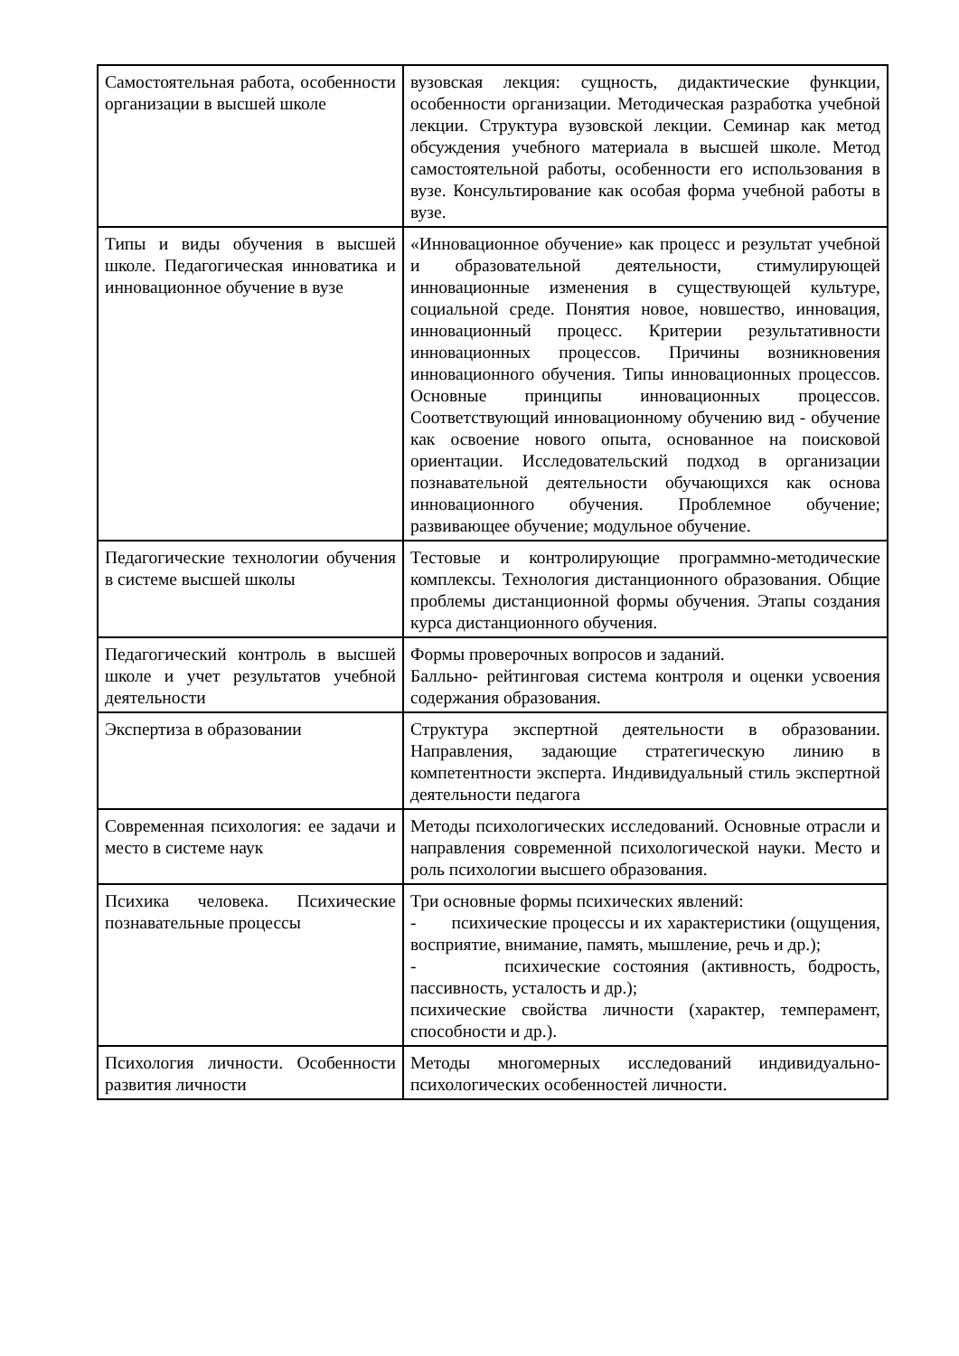| Самостоятельная работа, особенности организации в высшей школе | вузовская лекция: сущность, дидактические функции, особенности организации. Методическая разработка учебной лекции. Структура вузовской лекции. Семинар как метод обсуждения учебного материала в высшей школе. Метод самостоятельной работы, особенности его использования в вузе. Консультирование как особая форма учебной работы в вузе. |
| Типы и виды обучения в высшей школе. Педагогическая инноватика и инновационное обучение в вузе | «Инновационное обучение» как процесс и результат учебной и образовательной деятельности, стимулирующей инновационные изменения в существующей культуре, социальной среде. Понятия новое, новшество, инновация, инновационный процесс. Критерии результативности инновационных процессов. Причины возникновения инновационного обучения. Типы инновационных процессов. Основные принципы инновационных процессов. Соответствующий инновационному обучению вид - обучение как освоение нового опыта, основанное на поисковой ориентации. Исследовательский подход в организации познавательной деятельности обучающихся как основа инновационного обучения. Проблемное обучение; развивающее обучение; модульное обучение. |
| Педагогические технологии обучения в системе высшей школы | Тестовые и контролирующие программно-методические комплексы. Технология дистанционного образования. Общие проблемы дистанционной формы обучения. Этапы создания курса дистанционного обучения. |
| Педагогический контроль в высшей школе и учет результатов учебной деятельности | Формы проверочных вопросов и заданий. Балльно- рейтинговая система контроля и оценки усвоения содержания образования. |
| Экспертиза в образовании | Структура экспертной деятельности в образовании. Направления, задающие стратегическую линию в компетентности эксперта. Индивидуальный стиль экспертной деятельности педагога |
| Современная психология: ее задачи и место в системе наук | Методы психологических исследований. Основные отрасли и направления современной психологической науки. Место и роль психологии высшего образования. |
| Психика человека. Психические познавательные процессы | Три основные формы психических явлений: - психические процессы и их характеристики (ощущения, восприятие, внимание, память, мышление, речь и др.); - психические состояния (активность, бодрость, пассивность, усталость и др.); психические свойства личности (характер, темперамент, способности и др.). |
| Психология личности. Особенности развития личности | Методы многомерных исследований индивидуально-психологических особенностей личности. |